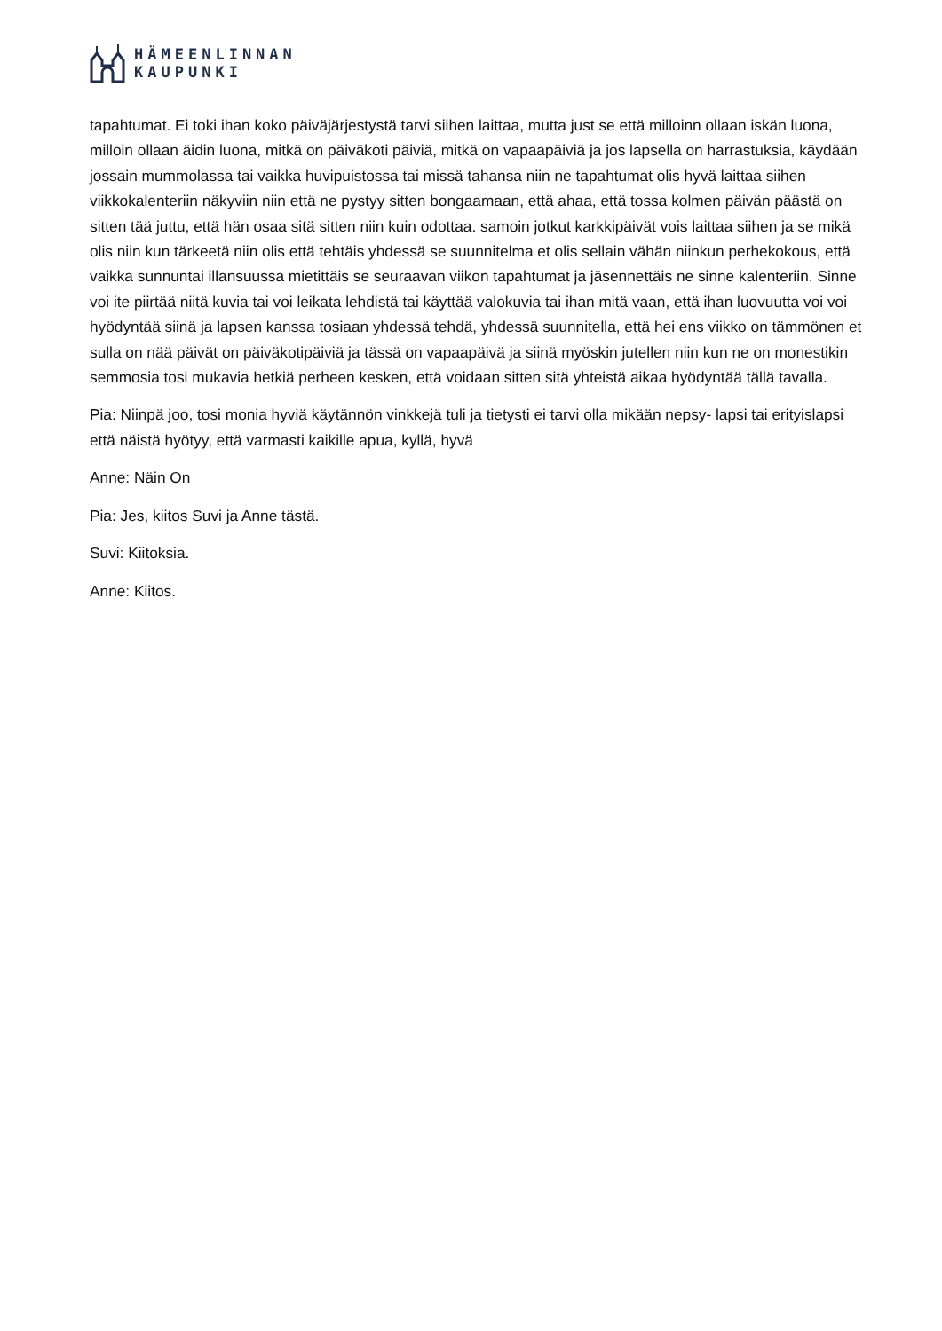HÄMEENLINNAN
KAUPUNKI
tapahtumat. Ei toki ihan koko päiväjärjestystä tarvi siihen laittaa, mutta just se että milloinn ollaan iskän luona, milloin ollaan äidin luona, mitkä on päiväkoti päiviä, mitkä on vapaapäiviä ja jos lapsella on harrastuksia, käydään jossain mummolassa tai vaikka huvipuistossa tai missä tahansa niin ne tapahtumat olis hyvä laittaa siihen viikkokalenteriin näkyviin niin että ne pystyy sitten bongaamaan, että ahaa, että tossa kolmen päivän päästä on sitten tää juttu, että hän osaa sitä sitten niin kuin odottaa. samoin jotkut karkkipäivät vois laittaa siihen ja se mikä olis niin kun tärkeetä niin olis että tehtäis yhdessä se suunnitelma et olis sellain vähän niinkun perhekokous, että vaikka sunnuntai illansuussa mietittäis se seuraavan viikon tapahtumat ja jäsennettäis ne sinne kalenteriin. Sinne voi ite piirtää niitä kuvia tai voi leikata lehdistä tai käyttää valokuvia tai ihan mitä vaan, että ihan luovuutta voi voi hyödyntää siinä ja lapsen kanssa tosiaan yhdessä tehdä, yhdessä suunnitella, että hei ens viikko on tämmönen et sulla on nää päivät on päiväkotipäiviä ja tässä on vapaapäivä ja siinä myöskin jutellen niin kun ne on monestikin semmosia tosi mukavia hetkiä perheen kesken, että voidaan sitten sitä yhteistä aikaa hyödyntää tällä tavalla.
Pia: Niinpä joo, tosi monia hyviä käytännön vinkkejä tuli ja tietysti ei tarvi olla mikään nepsy- lapsi tai erityislapsi että näistä hyötyy, että varmasti kaikille apua, kyllä, hyvä
Anne: Näin On
Pia: Jes, kiitos Suvi ja Anne tästä.
Suvi: Kiitoksia.
Anne: Kiitos.